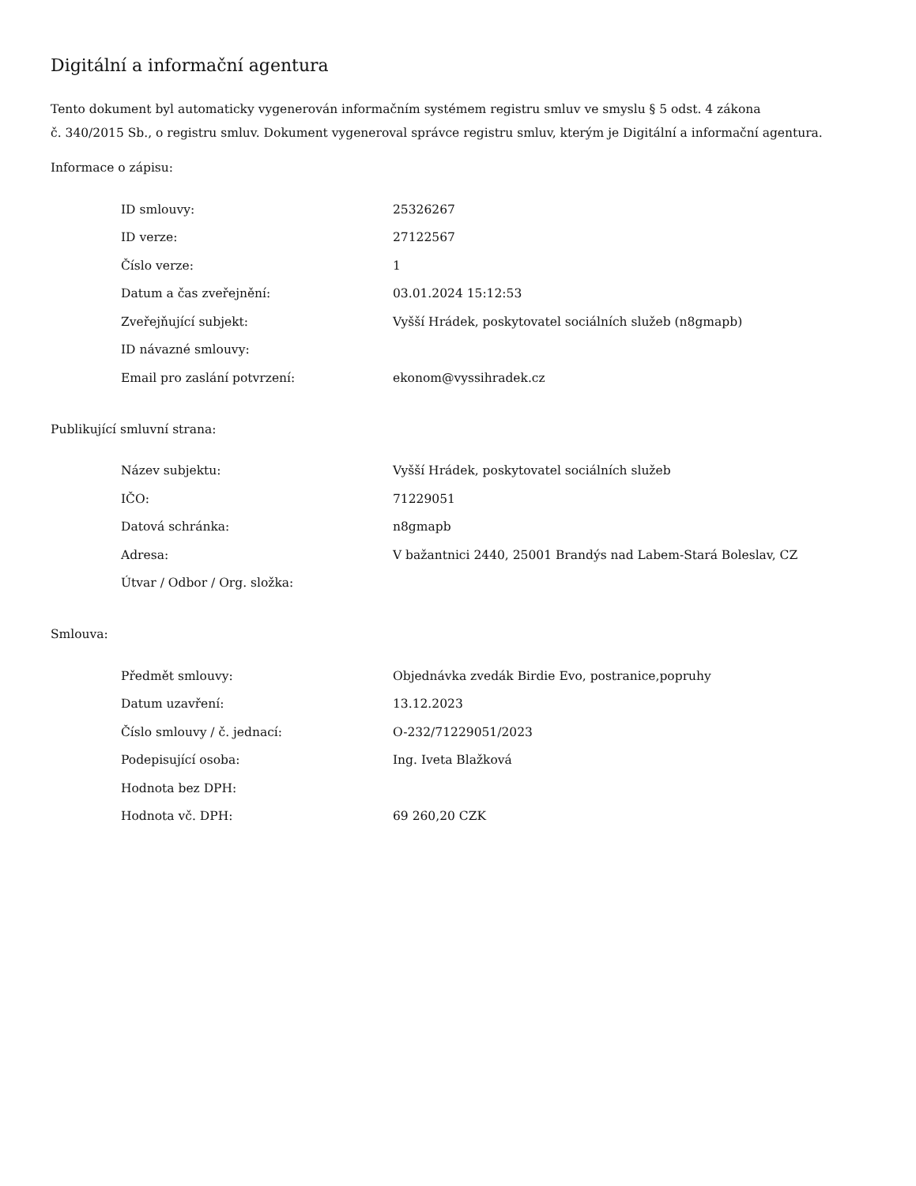Digitální a informační agentura
Tento dokument byl automaticky vygenerován informačním systémem registru smluv ve smyslu § 5 odst. 4 zákona
č. 340/2015 Sb., o registru smluv. Dokument vygeneroval správce registru smluv, kterým je Digitální a informační agentura.
Informace o zápisu:
| ID smlouvy: | 25326267 |
| ID verze: | 27122567 |
| Číslo verze: | 1 |
| Datum a čas zveřejnění: | 03.01.2024 15:12:53 |
| Zveřejňující subjekt: | Vyšší Hrádek, poskytovatel sociálních služeb (n8gmapb) |
| ID návazné smlouvy: | |
| Email pro zaslání potvrzení: | ekonom@vyssihradek.cz |
Publikující smluvní strana:
| Název subjektu: | Vyšší Hrádek, poskytovatel sociálních služeb |
| IČO: | 71229051 |
| Datová schránka: | n8gmapb |
| Adresa: | V bažantnici 2440, 25001 Brandýs nad Labem-Stará Boleslav, CZ |
| Útvar / Odbor / Org. složka: | |
Smlouva:
| Předmět smlouvy: | Objednávka zvedák Birdie Evo, postranice,popruhy |
| Datum uzavření: | 13.12.2023 |
| Číslo smlouvy / č. jednací: | O-232/71229051/2023 |
| Podepisující osoba: | Ing. Iveta Blažková |
| Hodnota bez DPH: | |
| Hodnota vč. DPH: | 69 260,20 CZK |